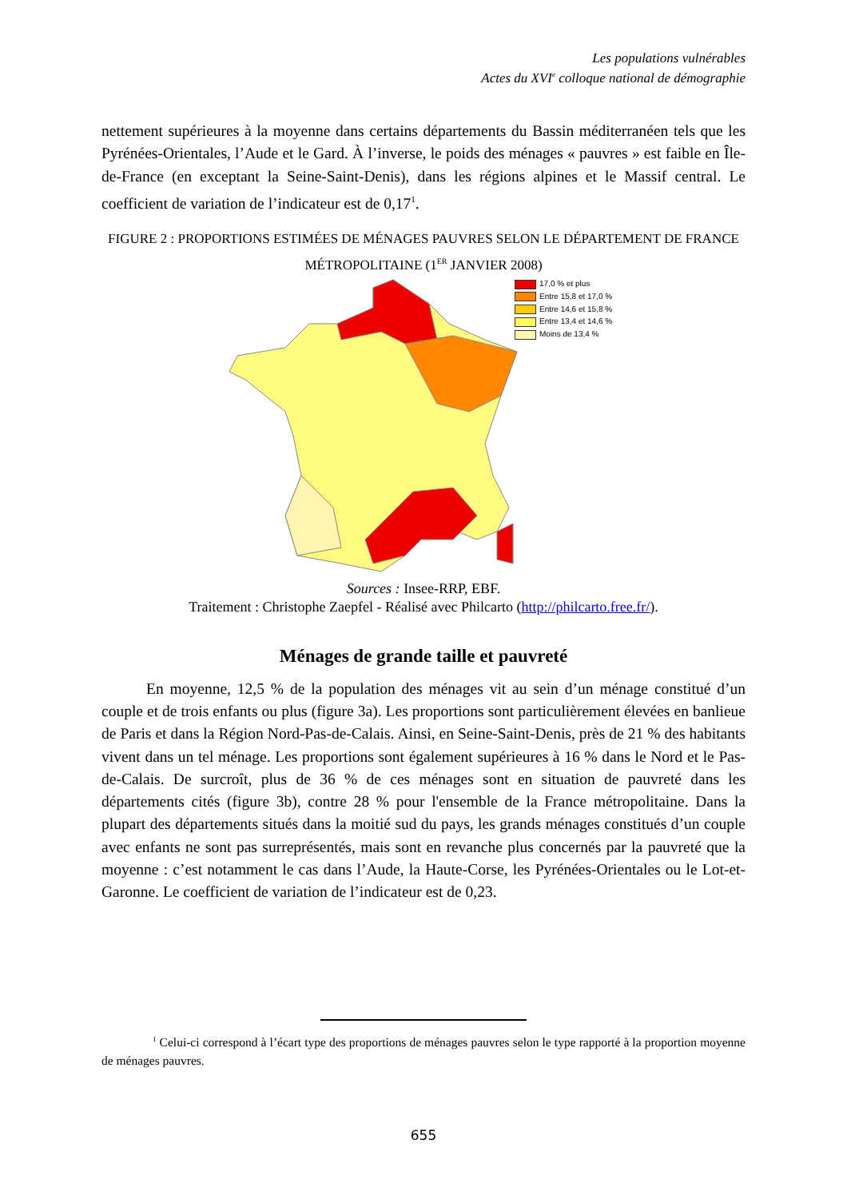Les populations vulnérables
Actes du XVI<sup>e</sup> colloque national de démographie
nettement supérieures à la moyenne dans certains départements du Bassin méditerranéen tels que les Pyrénées-Orientales, l’Aude et le Gard. À l’inverse, le poids des ménages « pauvres » est faible en Île-de-France (en exceptant la Seine-Saint-Denis), dans les régions alpines et le Massif central. Le coefficient de variation de l’indicateur est de 0,17<sup>1</sup>.
FIGURE 2 : PROPORTIONS ESTIMÉES DE MÉNAGES PAUVRES SELON LE DÉPARTEMENT DE FRANCE MÉTROPOLITAINE (1<sup>ER</sup> JANVIER 2008)
17,0 % et plus
Entre 15,8 et 17,0 %
Entre 14,6 et 15,8 %
Entre 13,4 et 14,6 %
Moins de 13,4 %
Sources : Insee-RRP, EBF.
Traitement : Christophe Zaepfel - Réalisé avec Philcarto (http://philcarto.free.fr/).
Ménages de grande taille et pauvreté
En moyenne, 12,5 % de la population des ménages vit au sein d’un ménage constitué d’un couple et de trois enfants ou plus (figure 3a). Les proportions sont particulièrement élevées en banlieue de Paris et dans la Région Nord-Pas-de-Calais. Ainsi, en Seine-Saint-Denis, près de 21 % des habitants vivent dans un tel ménage. Les proportions sont également supérieures à 16 % dans le Nord et le Pas-de-Calais. De surcroît, plus de 36 % de ces ménages sont en situation de pauvreté dans les départements cités (figure 3b), contre 28 % pour l'ensemble de la France métropolitaine. Dans la plupart des départements situés dans la moitié sud du pays, les grands ménages constitués d’un couple avec enfants ne sont pas surreprésentés, mais sont en revanche plus concernés par la pauvreté que la moyenne : c’est notamment le cas dans l’Aude, la Haute-Corse, les Pyrénées-Orientales ou le Lot-et-Garonne. Le coefficient de variation de l’indicateur est de 0,23.
<sup>1</sup> Celui-ci correspond à l’écart type des proportions de ménages pauvres selon le type rapporté à la proportion moyenne de ménages pauvres.
655